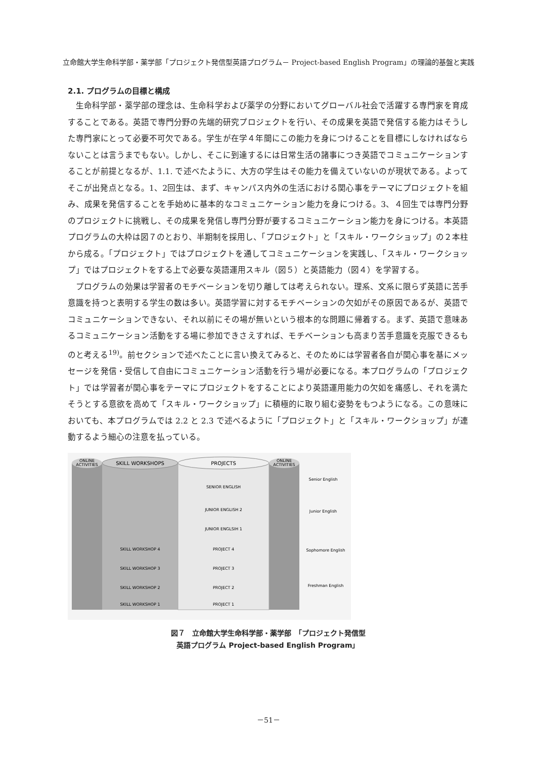立命館大学生命科学部・薬学部「プロジェクト発信型英語プログラム－ Project-based English Program」の理論的基盤と実践
2.1. プログラムの目標と構成
生命科学部・薬学部の理念は、生命科学および薬学の分野においてグローバル社会で活躍する専門家を育成することである。英語で専門分野の先端的研究プロジェクトを行い、その成果を英語で発信する能力はそうした専門家にとって必要不可欠である。学生が在学４年間にこの能力を身につけることを目標にしなければならないことは言うまでもない。しかし、そこに到達するには日常生活の諸事につき英語でコミュニケーションすることが前提となるが、1.1. で述べたように、大方の学生はその能力を備えていないのが現状である。よってそこが出発点となる。1、2回生は、まず、キャンパス内外の生活における関心事をテーマにプロジェクトを組み、成果を発信することを手始めに基本的なコミュニケーション能力を身につける。3、４回生では専門分野のプロジェクトに挑戦し、その成果を発信し専門分野が要するコミュニケーション能力を身につける。本英語プログラムの大枠は図７のとおり、半期制を採用し、「プロジェクト」と「スキル・ワークショップ」の２本柱から成る。「プロジェクト」ではプロジェクトを通してコミュニケーションを実践し、「スキル・ワークショップ」ではプロジェクトをする上で必要な英語運用スキル（図５）と英語能力（図４）を学習する。
プログラムの効果は学習者のモチベーションを切り離しては考えられない。理系、文系に限らず英語に苦手意識を持つと表明する学生の数は多い。英語学習に対するモチベーションの欠如がその原因であるが、英語でコミュニケーションできない、それ以前にその場が無いという根本的な問題に帰着する。まず、英語で意味あるコミュニケーション活動をする場に参加できさえすれば、モチベーションも高まり苦手意識を克服できるものと考える<sup>19)</sup>。前セクションで述べたことに言い換えてみると、そのためには学習者各自が関心事を基にメッセージを発信・受信して自由にコミュニケーション活動を行う場が必要になる。本プログラムの「プロジェクト」では学習者が関心事をテーマにプロジェクトをすることにより英語運用能力の欠如を痛感し、それを満たそうとする意欲を高めて「スキル・ワークショップ」に積極的に取り組む姿勢をもつようになる。この意味においても、本プログラムでは 2.2 と 2.3 で述べるように「プロジェクト」と「スキル・ワークショップ」が連動するよう細心の注意を払っている。
ONLINE
ACTIVITIES
ONLINE
ACTIVITIES
SKILL WORKSHOPS
PROJECTS
SENIOR ENGLISH
JUNIOR ENGLISH 2
JUNIOR ENGLSIH 1
SKILL WORKSHOP 4
PROJECT 4
SKILL WORKSHOP 3
PROJECT 3
SKILL WORKSHOP 2
PROJECT 2
SKILL WORKSHOP 1
PROJECT 1
Senior English
Junior English
Sophomore English
Freshman English
図７　立命館大学生命科学部・薬学部　「プロジェクト発信型
英語プログラム Project-based English Program」
－51－